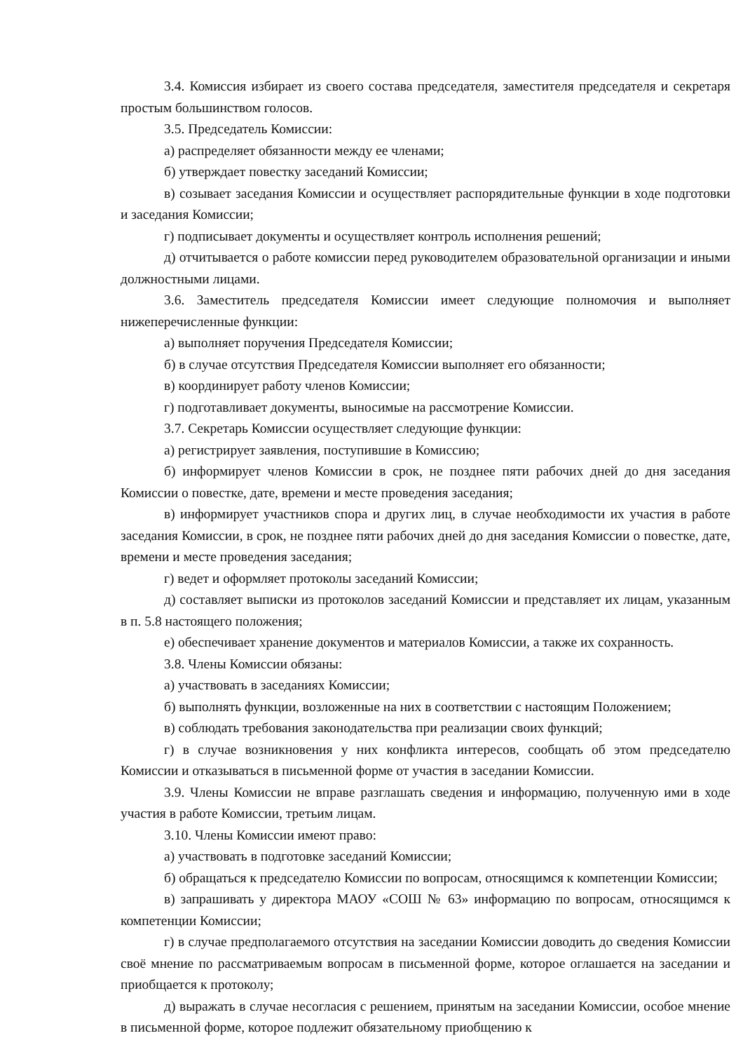3.4. Комиссия избирает из своего состава председателя, заместителя председателя и секретаря простым большинством голосов.
3.5. Председатель Комиссии:
а) распределяет обязанности между ее членами;
б) утверждает повестку заседаний Комиссии;
в) созывает заседания Комиссии и осуществляет распорядительные функции в ходе подготовки и заседания Комиссии;
г) подписывает документы и осуществляет контроль исполнения решений;
д) отчитывается о работе комиссии перед руководителем образовательной организации и иными должностными лицами.
3.6. Заместитель председателя Комиссии имеет следующие полномочия и выполняет нижеперечисленные функции:
а) выполняет поручения Председателя Комиссии;
б) в случае отсутствия Председателя Комиссии выполняет его обязанности;
в) координирует работу членов Комиссии;
г) подготавливает документы, выносимые на рассмотрение Комиссии.
3.7. Секретарь Комиссии осуществляет следующие функции:
а) регистрирует заявления, поступившие в Комиссию;
б) информирует членов Комиссии в срок, не позднее пяти рабочих дней до дня заседания Комиссии о повестке, дате, времени и месте проведения заседания;
в) информирует участников спора и других лиц, в случае необходимости их участия в работе заседания Комиссии, в срок, не позднее пяти рабочих дней до дня заседания Комиссии о повестке, дате, времени и месте проведения заседания;
г) ведет и оформляет протоколы заседаний Комиссии;
д) составляет выписки из протоколов заседаний Комиссии и представляет их лицам, указанным в п. 5.8 настоящего положения;
е) обеспечивает хранение документов и материалов Комиссии, а также их сохранность.
3.8. Члены Комиссии обязаны:
а) участвовать в заседаниях Комиссии;
б) выполнять функции, возложенные на них в соответствии с настоящим Положением;
в) соблюдать требования законодательства при реализации своих функций;
г) в случае возникновения у них конфликта интересов, сообщать об этом председателю Комиссии и отказываться в письменной форме от участия в заседании Комиссии.
3.9. Члены Комиссии не вправе разглашать сведения и информацию, полученную ими в ходе участия в работе Комиссии, третьим лицам.
3.10. Члены Комиссии имеют право:
а) участвовать в подготовке заседаний Комиссии;
б) обращаться к председателю Комиссии по вопросам, относящимся к компетенции Комиссии;
в) запрашивать у директора МАОУ «СОШ № 63» информацию по вопросам, относящимся к компетенции Комиссии;
г) в случае предполагаемого отсутствия на заседании Комиссии доводить до сведения Комиссии своё мнение по рассматриваемым вопросам в письменной форме, которое оглашается на заседании и приобщается к протоколу;
д) выражать в случае несогласия с решением, принятым на заседании Комиссии, особое мнение в письменной форме, которое подлежит обязательному приобщению к